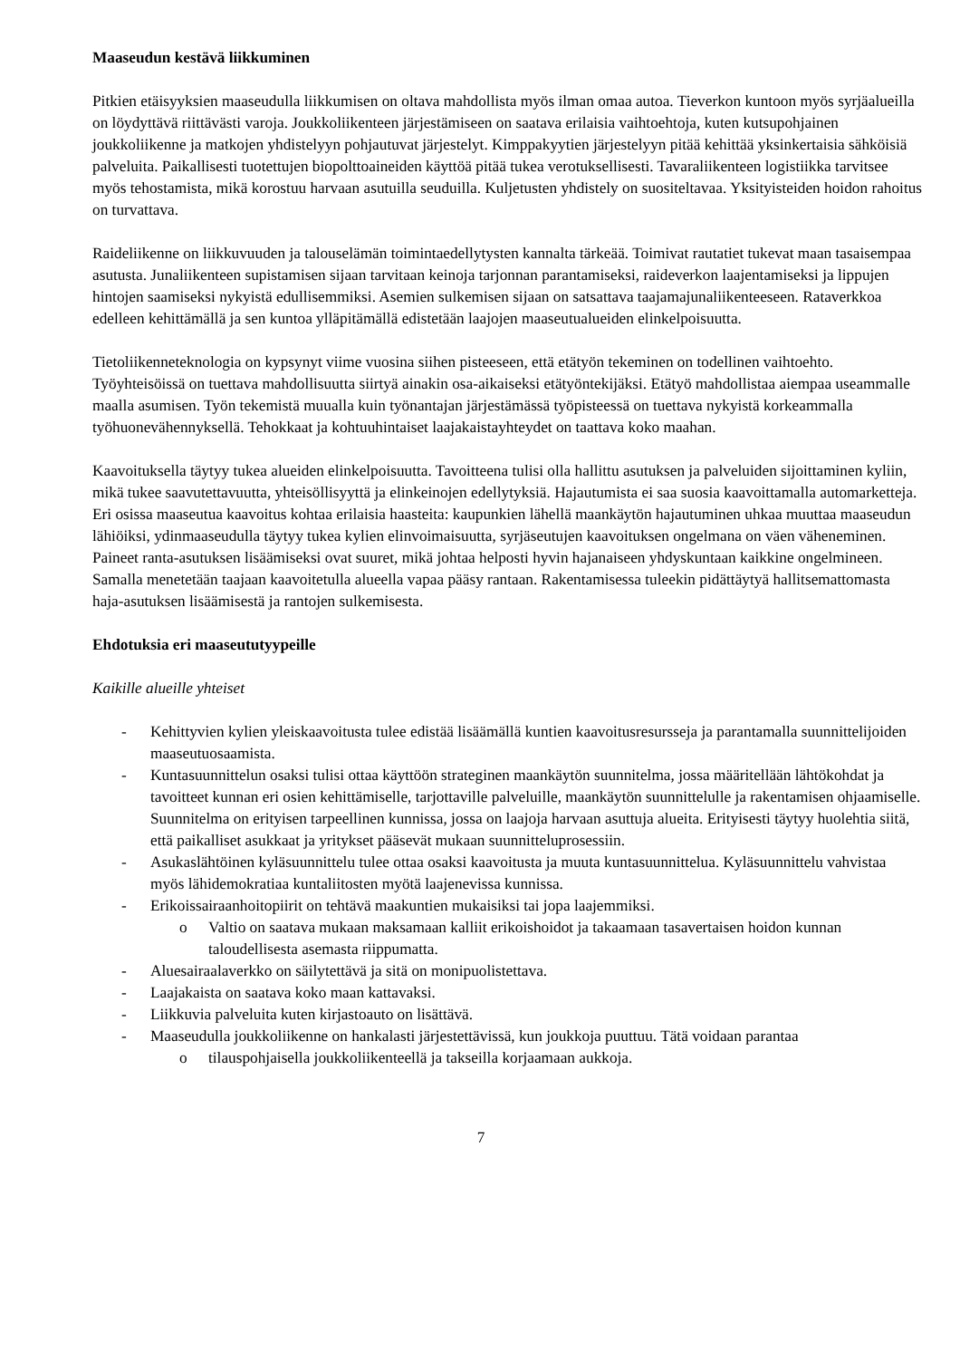Maaseudun kestävä liikkuminen
Pitkien etäisyyksien maaseudulla liikkumisen on oltava mahdollista myös ilman omaa autoa. Tieverkon kuntoon myös syrjäalueilla on löydyttävä riittävästi varoja. Joukkoliikenteen järjestämiseen on saatava erilaisia vaihtoehtoja, kuten kutsupohjainen joukkoliikenne ja matkojen yhdistelyyn pohjautuvat järjestelyt. Kimppakyytien järjestelyyn pitää kehittää yksinkertaisia sähköisiä palveluita. Paikallisesti tuotettujen biopolttoaineiden käyttöä pitää tukea verotuksellisesti. Tavaraliikenteen logistiikka tarvitsee myös tehostamista, mikä korostuu harvaan asutuilla seuduilla. Kuljetusten yhdistely on suositeltavaa. Yksityisteiden hoidon rahoitus on turvattava.
Raideliikenne on liikkuvuuden ja talouselämän toimintaedellytysten kannalta tärkeää. Toimivat rautatiet tukevat maan tasaisempaa asutusta. Junaliikenteen supistamisen sijaan tarvitaan keinoja tarjonnan parantamiseksi, raideverkon laajentamiseksi ja lippujen hintojen saamiseksi nykyistä edullisemmiksi. Asemien sulkemisen sijaan on satsattava taajamajunaliikenteeseen. Rataverkkoa edelleen kehittämällä ja sen kuntoa ylläpitämällä edistetään laajojen maaseutualueiden elinkelpoisuutta.
Tietoliikenneteknologia on kypsynyt viime vuosina siihen pisteeseen, että etätyön tekeminen on todellinen vaihtoehto. Työyhteisöissä on tuettava mahdollisuutta siirtyä ainakin osa-aikaiseksi etätyöntekijäksi. Etätyö mahdollistaa aiempaa useammalle maalla asumisen. Työn tekemistä muualla kuin työnantajan järjestämässä työpisteessä on tuettava nykyistä korkeammalla työhuonevähennyksellä. Tehokkaat ja kohtuuhintaiset laajakaistayhteydet on taattava koko maahan.
Kaavoituksella täytyy tukea alueiden elinkelpoisuutta. Tavoitteena tulisi olla hallittu asutuksen ja palveluiden sijoittaminen kyliin, mikä tukee saavutettavuutta, yhteisöllisyyttä ja elinkeinojen edellytyksiä. Hajautumista ei saa suosia kaavoittamalla automarketteja. Eri osissa maaseutua kaavoitus kohtaa erilaisia haasteita: kaupunkien lähellä maankäytön hajautuminen uhkaa muuttaa maaseudun lähiöiksi, ydinmaaseudulla täytyy tukea kylien elinvoimaisuutta, syrjäseutujen kaavoituksen ongelmana on väen väheneminen. Paineet ranta-asutuksen lisäämiseksi ovat suuret, mikä johtaa helposti hyvin hajanaiseen yhdyskuntaan kaikkine ongelmineen. Samalla menetetään taajaan kaavoitetulla alueella vapaa pääsy rantaan. Rakentamisessa tuleekin pidättäytyä hallitsemattomasta haja-asutuksen lisäämisestä ja rantojen sulkemisesta.
Ehdotuksia eri maaseututyypeille
Kaikille alueille yhteiset
- Kehittyvien kylien yleiskaavoitusta tulee edistää lisäämällä kuntien kaavoitusresursseja ja parantamalla suunnittelijoiden maaseutuosaamista.
- Kuntasuunnittelun osaksi tulisi ottaa käyttöön strateginen maankäytön suunnitelma, jossa määritellään lähtökohdat ja tavoitteet kunnan eri osien kehittämiselle, tarjottaville palveluille, maankäytön suunnittelulle ja rakentamisen ohjaamiselle. Suunnitelma on erityisen tarpeellinen kunnissa, jossa on laajoja harvaan asuttuja alueita. Erityisesti täytyy huolehtia siitä, että paikalliset asukkaat ja yritykset pääsevät mukaan suunnitteluprosessiin.
- Asukaslähtöinen kyläsuunnittelu tulee ottaa osaksi kaavoitusta ja muuta kuntasuunnittelua. Kyläsuunnittelu vahvistaa myös lähidemokratiaa kuntaliitosten myötä laajenevissa kunnissa.
- Erikoissairaanhoitopiirit on tehtävä maakuntien mukaisiksi tai jopa laajemmiksi.
o Valtio on saatava mukaan maksamaan kalliit erikoishoidot ja takaamaan tasavertaisen hoidon kunnan taloudellisesta asemasta riippumatta.
- Aluesairaalaverkko on säilytettävä ja sitä on monipuolistettava.
- Laajakaista on saatava koko maan kattavaksi.
- Liikkuvia palveluita kuten kirjastoauto on lisättävä.
- Maaseudulla joukkoliikenne on hankalasti järjestettävissä, kun joukkoja puuttuu. Tätä voidaan parantaa
o tilauspohjaisella joukkoliikenteellä ja takseilla korjaamaan aukkoja.
7